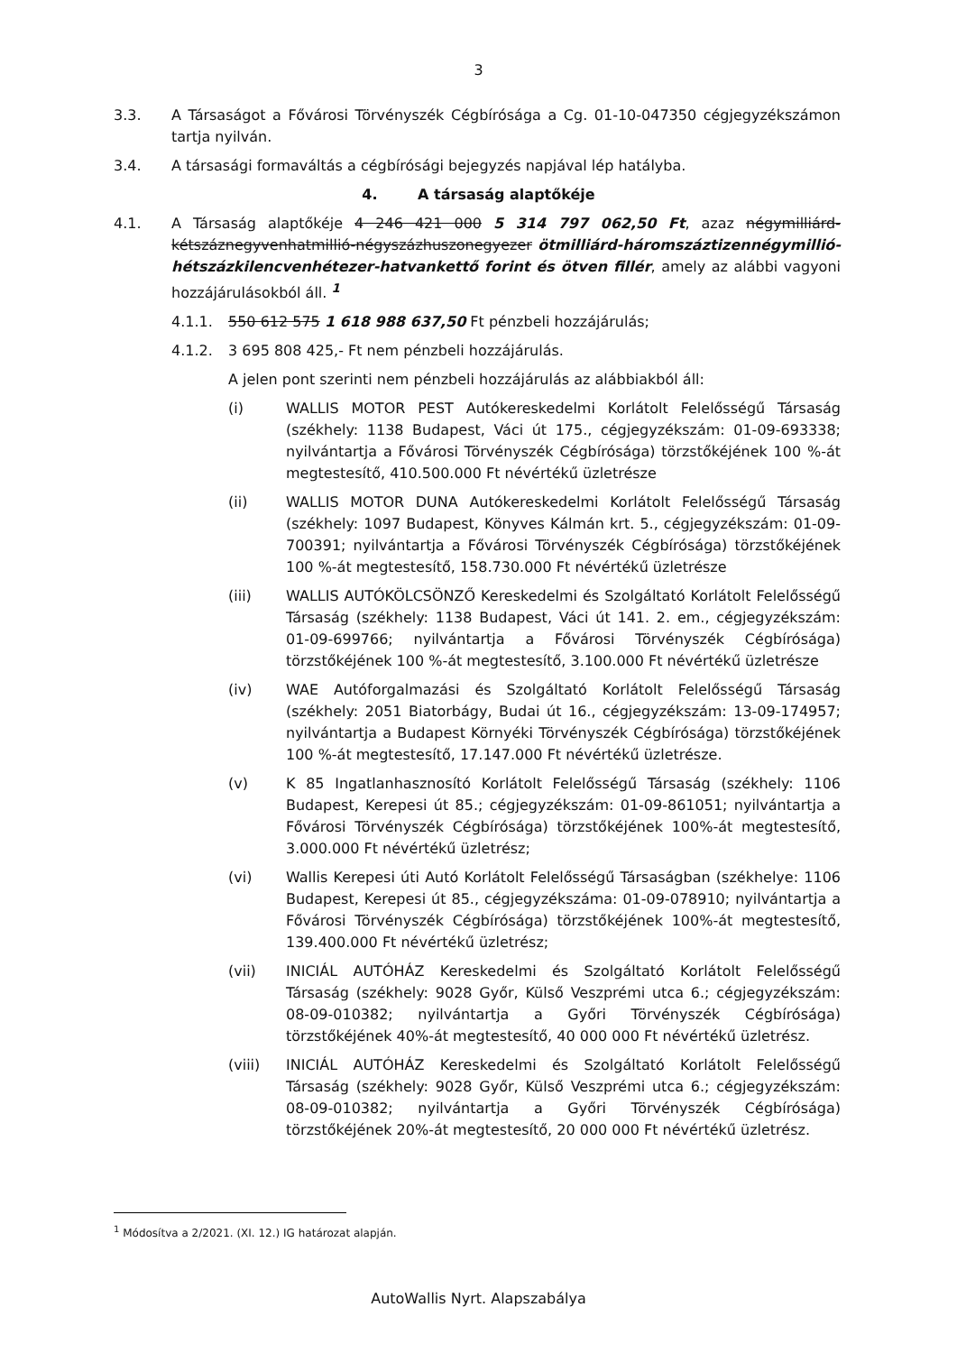3
3.3. A Társaságot a Fővárosi Törvényszék Cégbírósága a Cg. 01-10-047350 cégjegyzékszámon tartja nyilván.
3.4. A társasági formaváltás a cégbírósági bejegyzés napjával lép hatályba.
4. A társaság alaptőkéje
4.1. A Társaság alaptőkéje 4 246 421 000 5 314 797 062,50 Ft, azaz négymilliárd-kétszáznegyvenhatmillió-négyszázhuszonegyezer ötmilliárd-háromszáztizennégymillió-hétszázkilencvenhétezer-hatvankettő forint és ötven fillér, amely az alábbi vagyoni hozzájárulásokból áll. <sup>1</sup>
4.1.1. 550 612 575 1 618 988 637,50 Ft pénzbeli hozzájárulás;
4.1.2. 3 695 808 425,- Ft nem pénzbeli hozzájárulás.
A jelen pont szerinti nem pénzbeli hozzájárulás az alábbiakból áll:
(i) WALLIS MOTOR PEST Autókereskedelmi Korlátolt Felelősségű Társaság (székhely: 1138 Budapest, Váci út 175., cégjegyzékszám: 01-09-693338; nyilvántartja a Fővárosi Törvényszék Cégbírósága) törzstőkéjének 100 %-át megtestesítő, 410.500.000 Ft névértékű üzletrésze
(ii) WALLIS MOTOR DUNA Autókereskedelmi Korlátolt Felelősségű Társaság (székhely: 1097 Budapest, Könyves Kálmán krt. 5., cégjegyzékszám: 01-09-700391; nyilvántartja a Fővárosi Törvényszék Cégbírósága) törzstőkéjének 100 %-át megtestesítő, 158.730.000 Ft névértékű üzletrésze
(iii) WALLIS AUTÓKÖLCSÖNZŐ Kereskedelmi és Szolgáltató Korlátolt Felelősségű Társaság (székhely: 1138 Budapest, Váci út 141. 2. em., cégjegyzékszám: 01-09-699766; nyilvántartja a Fővárosi Törvényszék Cégbírósága) törzstőkéjének 100 %-át megtestesítő, 3.100.000 Ft névértékű üzletrésze
(iv) WAE Autóforgalmazási és Szolgáltató Korlátolt Felelősségű Társaság (székhely: 2051 Biatorbágy, Budai út 16., cégjegyzékszám: 13-09-174957; nyilvántartja a Budapest Környéki Törvényszék Cégbírósága) törzstőkéjének 100 %-át megtestesítő, 17.147.000 Ft névértékű üzletrésze.
(v) K 85 Ingatlanhasznosító Korlátolt Felelősségű Társaság (székhely: 1106 Budapest, Kerepesi út 85.; cégjegyzékszám: 01-09-861051; nyilvántartja a Fővárosi Törvényszék Cégbírósága) törzstőkéjének 100%-át megtestesítő, 3.000.000 Ft névértékű üzletrész;
(vi) Wallis Kerepesi úti Autó Korlátolt Felelősségű Társaságban (székhelye: 1106 Budapest, Kerepesi út 85., cégjegyzékszáma: 01-09-078910; nyilvántartja a Fővárosi Törvényszék Cégbírósága) törzstőkéjének 100%-át megtestesítő, 139.400.000 Ft névértékű üzletrész;
(vii) INICIÁL AUTÓHÁZ Kereskedelmi és Szolgáltató Korlátolt Felelősségű Társaság (székhely: 9028 Győr, Külső Veszprémi utca 6.; cégjegyzékszám: 08-09-010382; nyilvántartja a Győri Törvényszék Cégbírósága) törzstőkéjének 40%-át megtestesítő, 40 000 000 Ft névértékű üzletrész.
(viii) INICIÁL AUTÓHÁZ Kereskedelmi és Szolgáltató Korlátolt Felelősségű Társaság (székhely: 9028 Győr, Külső Veszprémi utca 6.; cégjegyzékszám: 08-09-010382; nyilvántartja a Győri Törvényszék Cégbírósága) törzstőkéjének 20%-át megtestesítő, 20 000 000 Ft névértékű üzletrész.
<sup>1</sup> Módosítva a 2/2021. (XI. 12.) IG határozat alapján.
AutoWallis Nyrt. Alapszabálya